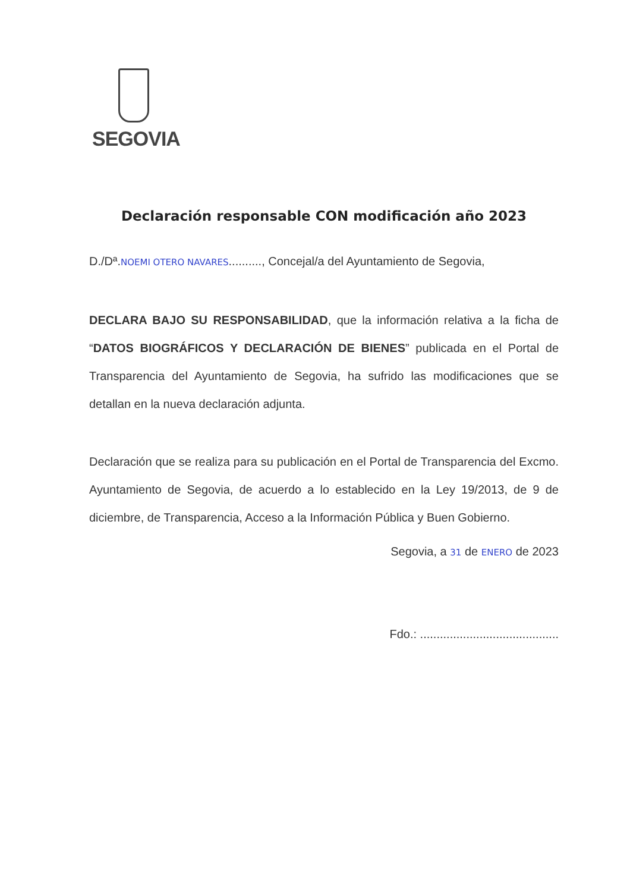SEGOVIA
Declaración responsable CON modificación año 2023
D./Dª.NOEMI OTERO NAVARES.........., Concejal/a del Ayuntamiento de Segovia,
DECLARA BAJO SU RESPONSABILIDAD, que la información relativa a la ficha de “DATOS BIOGRÁFICOS Y DECLARACIÓN DE BIENES” publicada en el Portal de Transparencia del Ayuntamiento de Segovia, ha sufrido las modificaciones que se detallan en la nueva declaración adjunta.
Declaración que se realiza para su publicación en el Portal de Transparencia del Excmo. Ayuntamiento de Segovia, de acuerdo a lo establecido en la Ley 19/2013, de 9 de diciembre, de Transparencia, Acceso a la Información Pública y Buen Gobierno.
Segovia, a 31 de ENERO de 2023
Fdo.: ..........................................